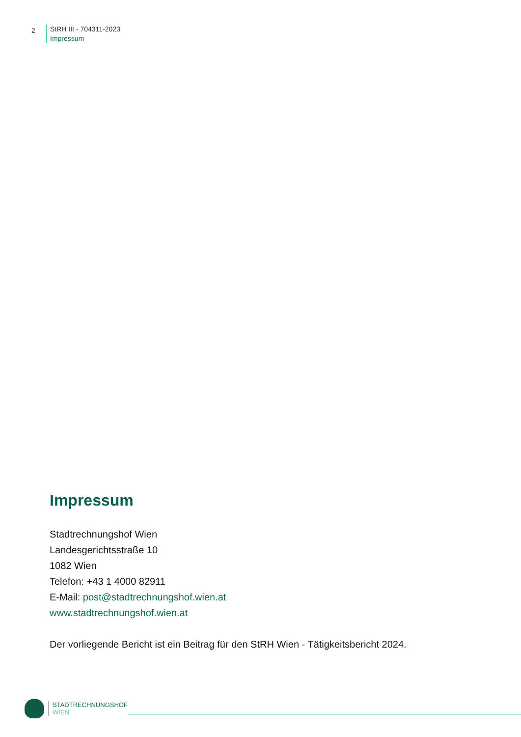2
StRH III - 704311-2023
Impressum
Impressum
Stadtrechnungshof Wien
Landesgerichtsstraße 10
1082 Wien
Telefon: +43 1 4000 82911
E-Mail: post@stadtrechnungshof.wien.at
www.stadtrechnungshof.wien.at
Der vorliegende Bericht ist ein Beitrag für den StRH Wien - Tätigkeitsbericht 2024.
STADTRECHNUNGSHOF
WIEN